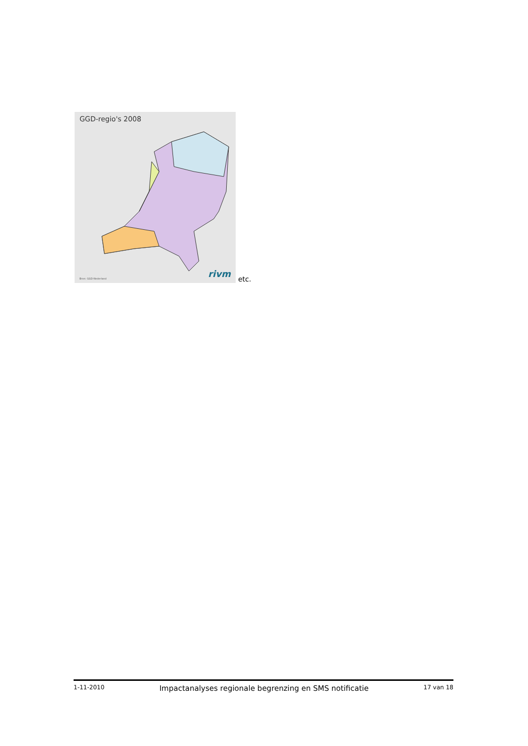GGD-regio's 2008
Bron: GGD-Nederland rivm
etc.
1-11-2010 Impactanalyses regionale begrenzing en SMS notificatie 17 van 18